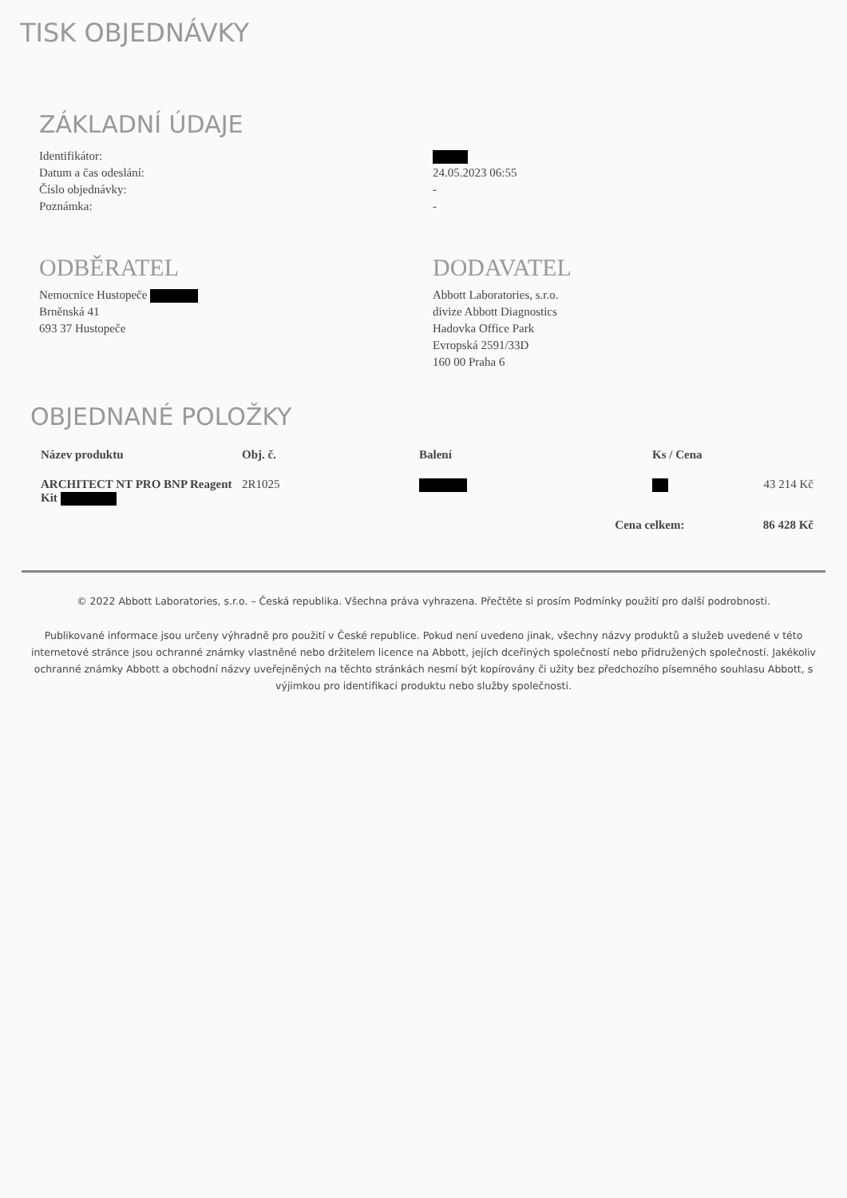TISK OBJEDNÁVKY
ZÁKLADNÍ ÚDAJE
Identifikátor:
Datum a čas odeslání: 24.05.2023 06:55
Číslo objednávky: -
Poznámka: -
ODBĚRATEL
Nemocnice Hustopeče
Brněnská 41
693 37 Hustopeče
DODAVATEL
Abbott Laboratories, s.r.o.
divize Abbott Diagnostics
Hadovka Office Park
Evropská 2591/33D
160 00 Praha 6
OBJEDNANÉ POLOŽKY
| Název produktu | Obj. č. | Balení | Ks / Cena | |
| --- | --- | --- | --- | --- |
| ARCHITECT NT PRO BNP Reagent Kit | 2R1025 | | | 43 214 Kč |
| | | Cena celkem: | | 86 428 Kč |
© 2022 Abbott Laboratories, s.r.o. – Česká republika. Všechna práva vyhrazena. Přečtěte si prosím Podmínky použití pro další podrobnosti.
Publikované informace jsou určeny výhradně pro použití v České republice. Pokud není uvedeno jinak, všechny názvy produktů a služeb uvedené v této internetové stránce jsou ochranné známky vlastněné nebo držitelem licence na Abbott, jejích dceřiných společností nebo přidružených společností. Jakékoliv ochranné známky Abbott a obchodní názvy uveřejněných na těchto stránkách nesmí být kopírovány či užity bez předchozího písemného souhlasu Abbott, s výjimkou pro identifikaci produktu nebo služby společnosti.